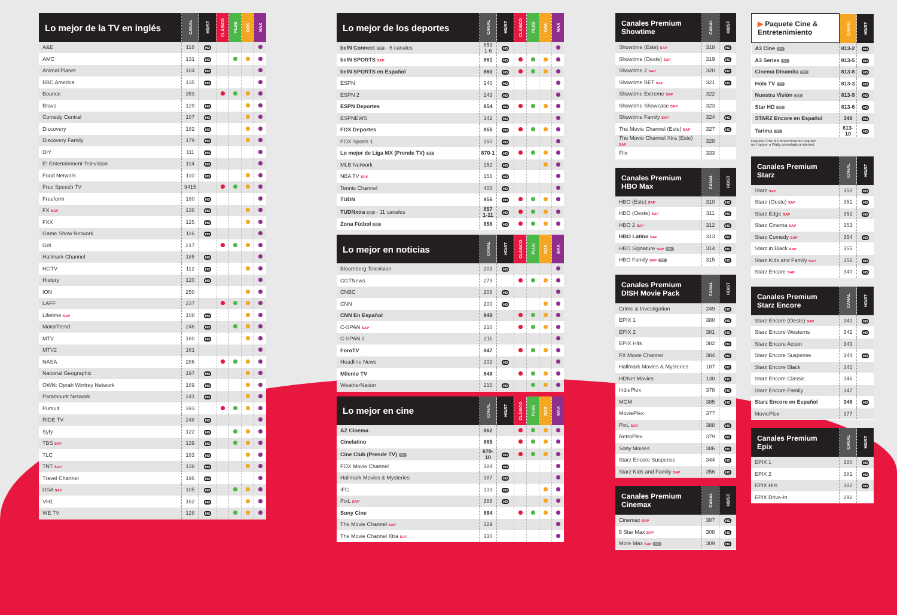| Lo mejor de la TV en inglés | CANAL | HD/ST | CLÁSICO | PLUS | DOS | MAX |
| --- | --- | --- | --- | --- | --- | --- |
| A&E | 118 | HD | | | | |
| AMC | 131 | HD | | | | |
| Animal Planet | 184 | HD | | | | |
| BBC America | 135 | HD | | | | |
| Bounce | 359 | | | | | |
| Bravo | 129 | HD | | | | |
| Comedy Central | 107 | HD | | | | |
| Discovery | 182 | HD | | | | |
| Discovery Family | 179 | HD | | | | |
| DIY | 111 | HD | | | | |
| E! Entertainment Television | 114 | HD | | | | |
| Food Network | 110 | HD | | | | |
| Free Speech TV | 9415 | | | | | |
| Freeform | 180 | HD | | | | |
| FX SAP | 136 | HD | | | | |
| FXX | 125 | HD | | | | |
| Game Show Network | 116 | HD | | | | |
| Grit | 217 | | | | | |
| Hallmark Channel | 185 | HD | | | | |
| HGTV | 112 | HD | | | | |
| History | 120 | HD | | | | |
| ION | 250 | | | | | |
| LAFF | 237 | | | | | |
| Lifetime SAP | 108 | HD | | | | |
| MotorTrend | 246 | HD | | | | |
| MTV | 160 | HD | | | | |
| MTV2 | 161 | | | | | |
| NASA | 286 | | | | | |
| National Geographic | 197 | HD | | | | |
| OWN: Oprah Winfrey Network | 189 | HD | | | | |
| Paramount Network | 241 | HD | | | | |
| Pursuit | 393 | | | | | |
| RIDE TV | 248 | HD | | | | |
| Syfy | 122 | HD | | | | |
| TBS SAP | 139 | HD | | | | |
| TLC | 183 | HD | | | | |
| TNT SAP | 138 | HD | | | | |
| Travel Channel | 196 | HD | | | | |
| USA SAP | 105 | HD | | | | |
| VH1 | 162 | HD | | | | |
| WE TV | 128 | HD | | | | |
| Lo mejor de los deportes | CANAL | HD/ST | CLÁSICO | PLUS | DOS | MAX |
| --- | --- | --- | --- | --- | --- | --- |
| beIN Connect ST - 6 canales | 859 1-6 | HD | | | | |
| beIN SPORTS SAP | 861 | HD | | | | |
| beIN SPORTS en Español | 860 | HD | | | | |
| ESPN | 140 | HD | | | | |
| ESPN 2 | 143 | HD | | | | |
| ESPN Deportes | 854 | HD | | | | |
| ESPNEWS | 142 | HD | | | | |
| FOX Deportes | 855 | HD | | | | |
| FOX Sports 1 | 150 | HD | | | | |
| Lo mejor de Liga MX (Prende TV) ST | 870-1 | HD | | | | |
| MLB Network | 152 | HD | | | | |
| NBA TV SAP | 156 | HD | | | | |
| Tennis Channel | 400 | HD | | | | |
| TUDN | 856 | HD | | | | |
| TUDNxtra ST - 11 canales | 857 1-11 | HD | | | | |
| Zona Fútbol ST | 858 | HD | | | | |
| Lo mejor en noticias | CANAL | HD/ST | CLÁSICO | PLUS | DOS | MAX |
| --- | --- | --- | --- | --- | --- | --- |
| Bloomberg Television | 203 | HD | | | | |
| CGTNews | 279 | | | | | |
| CNBC | 208 | HD | | | | |
| CNN | 200 | HD | | | | |
| CNN En Español | 849 | | | | | |
| C-SPAN SAP | 210 | | | | | |
| C-SPAN 2 | 211 | | | | | |
| ForoTV | 847 | | | | | |
| Headline News | 202 | HD | | | | |
| Milenio TV | 848 | | | | | |
| WeatherNation | 215 | HD | | | | |
| Lo mejor en cine | CANAL | HD/ST | CLÁSICO | PLUS | DOS | MAX |
| --- | --- | --- | --- | --- | --- | --- |
| AZ Cinema | 862 | | | | | |
| Cinelatino | 865 | | | | | |
| Cine Club (Prende TV) ST | 870-10 | HD | | | | |
| FOX Movie Channel | 384 | HD | | | | |
| Hallmark Movies & Mysteries | 187 | HD | | | | |
| IFC | 133 | HD | | | | |
| PixL SAP | 388 | HD | | | | |
| Sony Cine | 864 | | | | | |
| The Movie Channel SAP | 329 | | | | | |
| The Movie Channel Xtra SAP | 330 | | | | | |
| Canales Premium Showtime | CANAL | HD/ST |
| --- | --- | --- |
| Showtime (Este) SAP | 318 | HD |
| Showtime (Oeste) SAP | 319 | HD |
| Showtime 2 SAP | 320 | HD |
| Showtime BET SAP | 321 | HD |
| Showtime Extreme SAP | 322 | |
| Showtime Showcase SAP | 323 | |
| Showtime Family SAP | 324 | HD |
| The Movie Channel (Este) SAP | 327 | HD |
| The Movie Channel Xtra (Este) SAP | 328 | |
| Flix | 333 | |
| Canales Premium HBO Max | CANAL | HD/ST |
| --- | --- | --- |
| HBO (Este) SAP | 310 | HD |
| HBO (Oeste) SAP | 311 | HD |
| HBO 2 SAP | 312 | HD |
| HBO Latino SAP | 313 | HD |
| HBO Signature SAP ST | 314 | HD |
| HBO Family SAP ST | 315 | HD |
| Canales Premium DISH Movie Pack | CANAL | HD/ST |
| --- | --- | --- |
| Crime & Investigation | 249 | HD |
| EPIX 1 | 380 | HD |
| EPIX 2 | 381 | HD |
| EPIX Hits | 382 | HD |
| FX Movie Channel | 384 | HD |
| Hallmark Movies & Mysteries | 187 | HD |
| HDNet Movies | 130 | HD |
| IndiePlex | 378 | HD |
| MGM | 385 | HD |
| MoviePlex | 377 | |
| PixL SAP | 388 | HD |
| RetroPlex | 379 | HD |
| Sony Movies | 386 | HD |
| Starz Encore Suspense | 344 | HD |
| Starz Kids and Family SAP | 356 | HD |
| Canales Premium Cinemax | CANAL | HD/ST |
| --- | --- | --- |
| Cinemax SAP | 307 | HD |
| 5 Star Max SAP | 308 | HD |
| More Max SAP ST | 309 | HD |
| ▶ Paquete Cine & Entretenimiento | CANAL | HD/ST |
| --- | --- | --- |
| A3 Cine ST | 813-2 | HD |
| A3 Series ST | 813-5 | HD |
| Cinema Dinamita ST | 813-8 | HD |
| Hola TV ST | 813-3 | HD |
| Nuestra Visión ST | 813-9 | HD |
| Star HD ST | 813-6 | HD |
| STARZ Encore en Español | 348 | HD |
| Tarima ST | 813-10 | HD |
Paquete Cine & Entretenimiento requiere
un Hopper o Wally conectado a internet.
| Canales Premium Starz | CANAL | HD/ST |
| --- | --- | --- |
| Starz SAP | 350 | HD |
| Starz (Oeste) SAP | 351 | HD |
| Starz Edge SAP | 352 | HD |
| Starz Cinema SAP | 353 | |
| Starz Comedy SAP | 354 | HD |
| Starz in Black SAP | 355 | |
| Starz Kids and Family SAP | 356 | HD |
| Starz Encore SAP | 340 | HD |
| Canales Premium Starz Encore | CANAL | HD/ST |
| --- | --- | --- |
| Starz Encore (Oeste) SAP | 341 | HD |
| Starz Encore Westerns | 342 | HD |
| Starz Encore Action | 343 | |
| Starz Encore Suspense | 344 | HD |
| Starz Encore Black | 345 | |
| Starz Encore Classic | 346 | |
| Starz Encore Family | 347 | |
| Starz Encore en Español | 348 | HD |
| MoviePlex | 377 | |
| Canales Premium Epix | CANAL | HD/ST |
| --- | --- | --- |
| EPIX 1 | 380 | HD |
| EPIX 2 | 381 | HD |
| EPIX Hits | 382 | HD |
| EPIX Drive-In | 292 | |